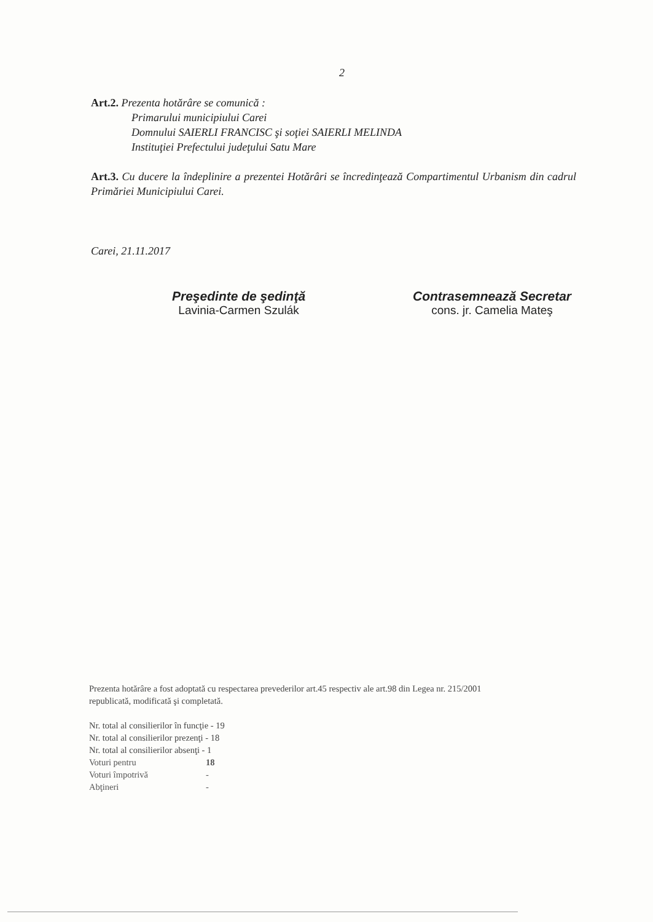2
Art.2. Prezenta hotărâre se comunică :
Primarului municipiului Carei
Domnului SAIERLI FRANCISC şi soţiei SAIERLI MELINDA
Instituţiei Prefectului judeţului Satu Mare
Art.3. Cu ducere la îndeplinire a prezentei Hotărâri se încredinţează Compartimentul Urbanism din cadrul Primăriei Municipiului Carei.
Carei, 21.11.2017
Preşedinte de şedinţă
Lavinia-Carmen Szulák
Contrasemnează Secretar
cons. jr. Camelia Mateş
Prezenta hotărâre a fost adoptată cu respectarea prevederilor art.45 respectiv ale art.98 din Legea nr. 215/2001
republicată, modificată şi completată.
Nr. total al consilierilor în funcţie - 19
Nr. total al consilierilor prezenţi - 18
Nr. total al consilierilor absenţi - 1
| Voturi pentru | 18 |
| Voturi împotrivă | - |
| Abţineri | - |